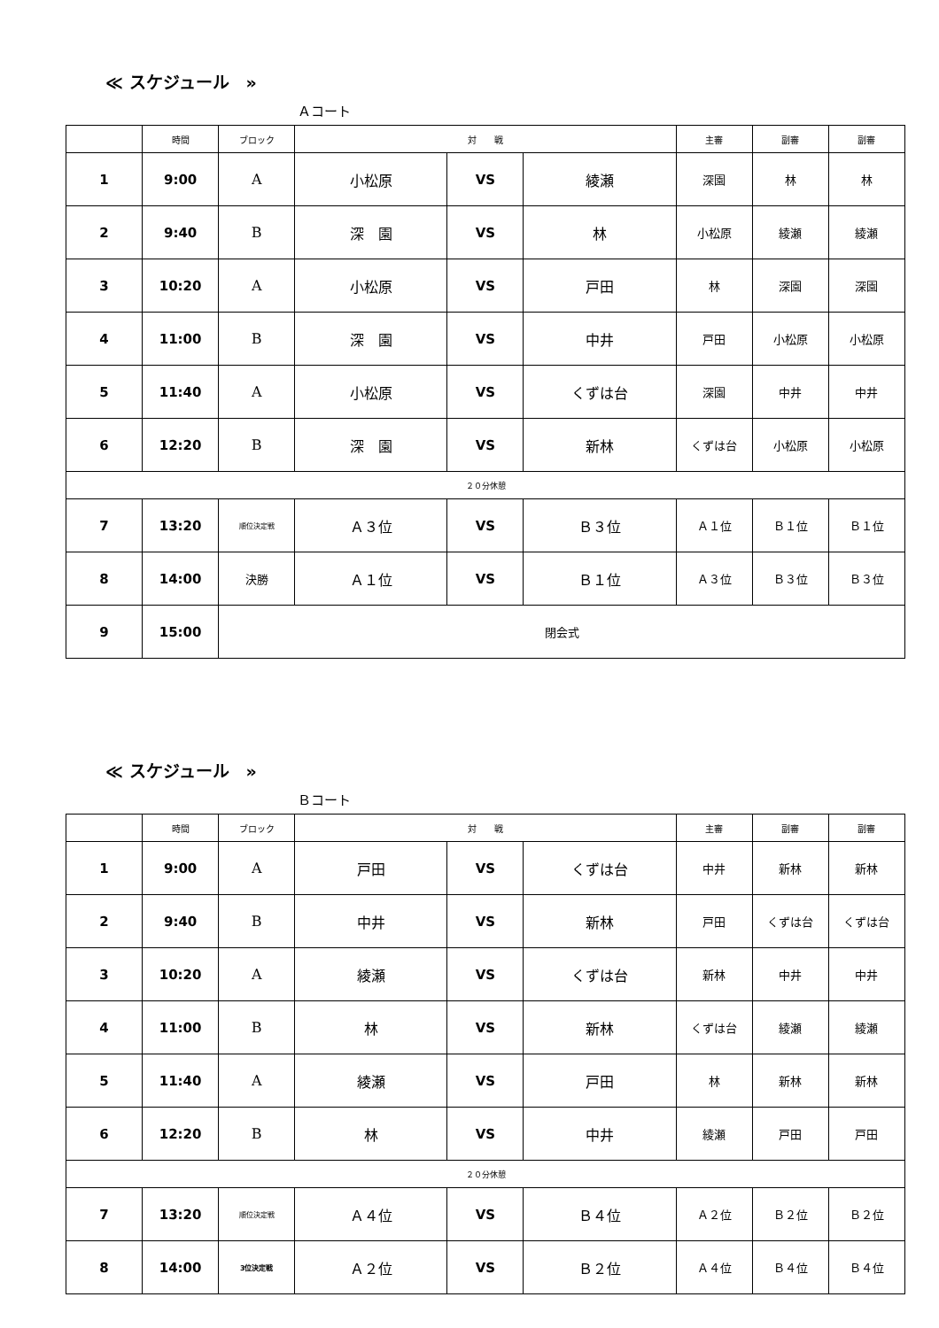≪ スケジュール　»
Ａコート
| | 時間 | ブロック | 対 戦 | | | 主審 | 副審 | 副審 |
| --- | --- | --- | --- | --- | --- | --- | --- | --- |
| 1 | 9:00 | A | 小松原 | VS | 綾瀬 | 深園 | 林 | 林 |
| 2 | 9:40 | B | 深 園 | VS | 林 | 小松原 | 綾瀬 | 綾瀬 |
| 3 | 10:20 | A | 小松原 | VS | 戸田 | 林 | 深園 | 深園 |
| 4 | 11:00 | B | 深 園 | VS | 中井 | 戸田 | 小松原 | 小松原 |
| 5 | 11:40 | A | 小松原 | VS | くずは台 | 深園 | 中井 | 中井 |
| 6 | 12:20 | B | 深 園 | VS | 新林 | くずは台 | 小松原 | 小松原 |
| ２０分休憩 | | | | | | | | |
| 7 | 13:20 | 順位決定戦 | Ａ３位 | VS | Ｂ３位 | Ａ１位 | Ｂ１位 | Ｂ１位 |
| 8 | 14:00 | 決勝 | Ａ１位 | VS | Ｂ１位 | Ａ３位 | Ｂ３位 | Ｂ３位 |
| 9 | 15:00 | 閉会式 | | | | | | |
≪ スケジュール　»
Ｂコート
| | 時間 | ブロック | 対 戦 | | | 主審 | 副審 | 副審 |
| --- | --- | --- | --- | --- | --- | --- | --- | --- |
| 1 | 9:00 | A | 戸田 | VS | くずは台 | 中井 | 新林 | 新林 |
| 2 | 9:40 | B | 中井 | VS | 新林 | 戸田 | くずは台 | くずは台 |
| 3 | 10:20 | A | 綾瀬 | VS | くずは台 | 新林 | 中井 | 中井 |
| 4 | 11:00 | B | 林 | VS | 新林 | くずは台 | 綾瀬 | 綾瀬 |
| 5 | 11:40 | A | 綾瀬 | VS | 戸田 | 林 | 新林 | 新林 |
| 6 | 12:20 | B | 林 | VS | 中井 | 綾瀬 | 戸田 | 戸田 |
| ２０分休憩 | | | | | | | | |
| 7 | 13:20 | 順位決定戦 | Ａ４位 | VS | Ｂ４位 | Ａ２位 | Ｂ２位 | Ｂ２位 |
| 8 | 14:00 | 3位決定戦 | Ａ２位 | VS | Ｂ２位 | Ａ４位 | Ｂ４位 | Ｂ４位 |